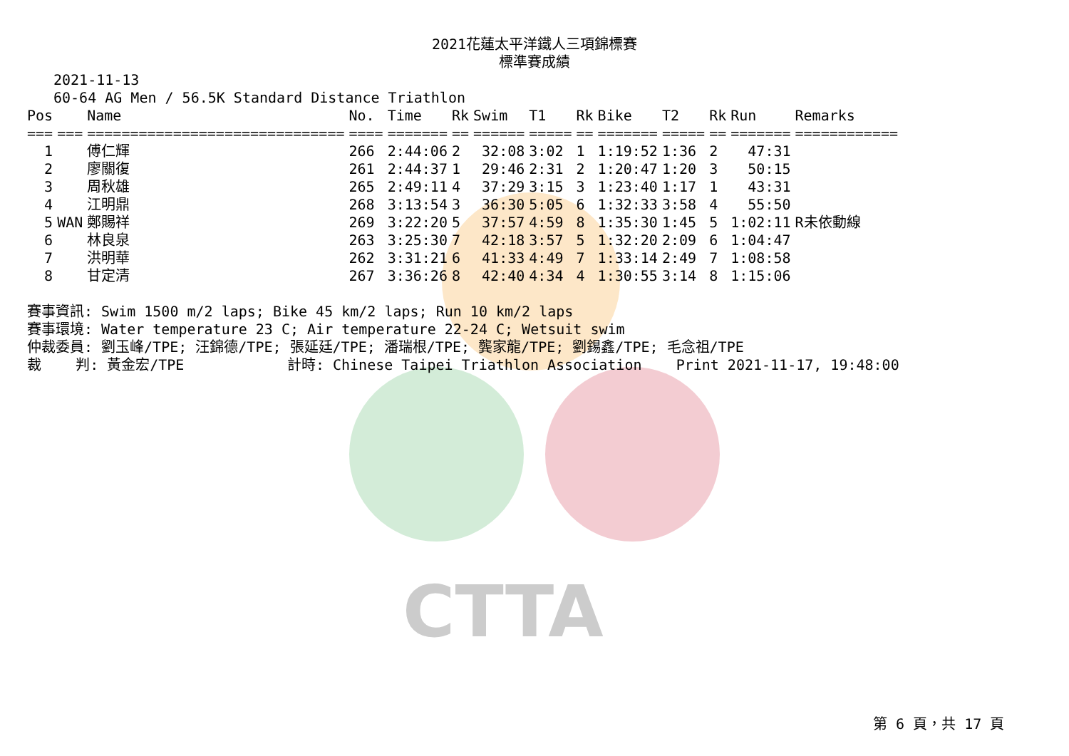2021花蓮太平洋鐵人三項錦標賽
標準賽成績
2021-11-13 60-64 AG Men / 56.5K Standard Distance Triathlon
| Pos | | Name | No. | Time | Rk | Swim | T1 | Rk | Bike | T2 | Rk | Run | Remarks |
| --- | --- | --- | --- | --- | --- | --- | --- | --- | --- | --- | --- | --- | --- |
| === | === | ============================== | ==== | ======= | == | ====== | ===== | == | ======= | ===== | == | ======= | ============ |
| 1 | | 傅仁輝 | 266 | 2:44:06 | 2 | 32:08 | 3:02 | 1 | 1:19:52 | 1:36 | 2 | 47:31 | |
| 2 | | 廖關復 | 261 | 2:44:37 | 1 | 29:46 | 2:31 | 2 | 1:20:47 | 1:20 | 3 | 50:15 | |
| 3 | | 周秋雄 | 265 | 2:49:11 | 4 | 37:29 | 3:15 | 3 | 1:23:40 | 1:17 | 1 | 43:31 | |
| 4 | | 江明鼎 | 268 | 3:13:54 | 3 | 36:30 | 5:05 | 6 | 1:32:33 | 3:58 | 4 | 55:50 | |
| 5 | WAN | 鄭賜祥 | 269 | 3:22:20 | 5 | 37:57 | 4:59 | 8 | 1:35:30 | 1:45 | 5 | 1:02:11 | R未依動線 |
| 6 | | 林良泉 | 263 | 3:25:30 | 7 | 42:18 | 3:57 | 5 | 1:32:20 | 2:09 | 6 | 1:04:47 | |
| 7 | | 洪明華 | 262 | 3:31:21 | 6 | 41:33 | 4:49 | 7 | 1:33:14 | 2:49 | 7 | 1:08:58 | |
| 8 | | 甘定清 | 267 | 3:36:26 | 8 | 42:40 | 4:34 | 4 | 1:30:55 | 3:14 | 8 | 1:15:06 | |
賽事資訊: Swim 1500 m/2 laps; Bike 45 km/2 laps; Run 10 km/2 laps 賽事環境: Water temperature 23 C; Air temperature 22-24 C; Wetsuit swim 仲裁委員: 劉玉峰/TPE; 汪錦德/TPE; 張延廷/TPE; 潘瑞根/TPE; 龔家龍/TPE; 劉錫鑫/TPE; 毛念祖/TPE 裁 判: 黃金宏/TPE 計時: Chinese Taipei Triathlon Association Print 2021-11-17, 19:48:00
CTTA
第 6 頁，共 17 頁